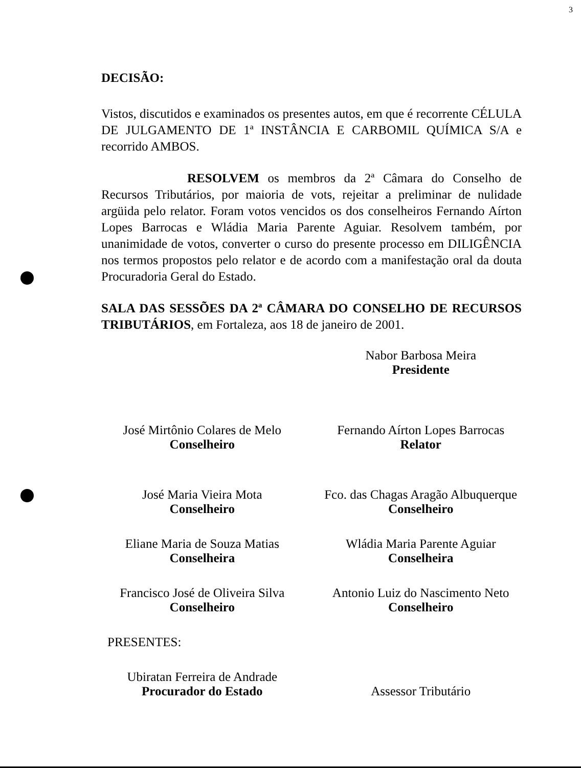3
DECISÃO:
Vistos, discutidos e examinados os presentes autos, em que é recorrente CÉLULA DE JULGAMENTO DE 1ª INSTÂNCIA E CARBOMIL QUÍMICA S/A e recorrido AMBOS.
RESOLVEM os membros da 2ª Câmara do Conselho de Recursos Tributários, por maioria de vots, rejeitar a preliminar de nulidade argüida pelo relator. Foram votos vencidos os dos conselheiros Fernando Aírton Lopes Barrocas e Wládia Maria Parente Aguiar. Resolvem também, por unanimidade de votos, converter o curso do presente processo em DILIGÊNCIA nos termos propostos pelo relator e de acordo com a manifestação oral da douta Procuradoria Geral do Estado.
SALA DAS SESSÕES DA 2ª CÂMARA DO CONSELHO DE RECURSOS TRIBUTÁRIOS, em Fortaleza, aos 18 de janeiro de 2001.
Nabor Barbosa Meira
Presidente
José Mirtônio Colares de Melo
Conselheiro
Fernando Aírton Lopes Barrocas
Relator
José Maria Vieira Mota
Conselheiro
Fco. das Chagas Aragão Albuquerque
Conselheiro
Eliane Maria de Souza Matias
Conselheira
Wládia Maria Parente Aguiar
Conselheira
Francisco José de Oliveira Silva
Conselheiro
Antonio Luiz do Nascimento Neto
Conselheiro
PRESENTES:
Ubiratan Ferreira de Andrade
Procurador do Estado
Assessor Tributário